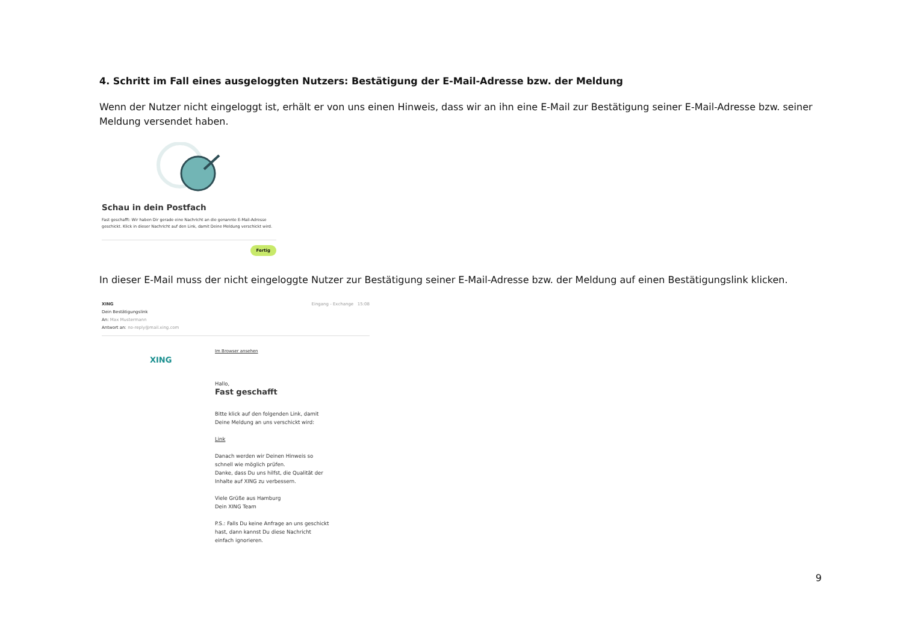4. Schritt im Fall eines ausgeloggten Nutzers: Bestätigung der E-Mail-Adresse bzw. der Meldung
Wenn der Nutzer nicht eingeloggt ist, erhält er von uns einen Hinweis, dass wir an ihn eine E-Mail zur Bestätigung seiner E-Mail-Adresse bzw. seiner Meldung versendet haben.
Schau in dein Postfach
Fast geschafft: Wir haben Dir gerade eine Nachricht an die genannte E-Mail-Adresse geschickt. Klick in dieser Nachricht auf den Link, damit Deine Meldung verschickt wird.
Fertig
In dieser E-Mail muss der nicht eingeloggte Nutzer zur Bestätigung seiner E-Mail-Adresse bzw. der Meldung auf einen Bestätigungslink klicken.
XING
Dein Bestätigungslink
An: Max Mustermann
Antwort an: no-reply@mail.xing.com
Eingang - Exchange 15:08
XING
Im Browser ansehen
Hallo,
Fast geschafft
Bitte klick auf den folgenden Link, damit
Deine Meldung an uns verschickt wird:
Link
Danach werden wir Deinen Hinweis so
schnell wie möglich prüfen.
Danke, dass Du uns hilfst, die Qualität der
Inhalte auf XING zu verbessern.
Viele Grüße aus Hamburg
Dein XING Team
P.S.: Falls Du keine Anfrage an uns geschickt
hast, dann kannst Du diese Nachricht
einfach ignorieren.
9